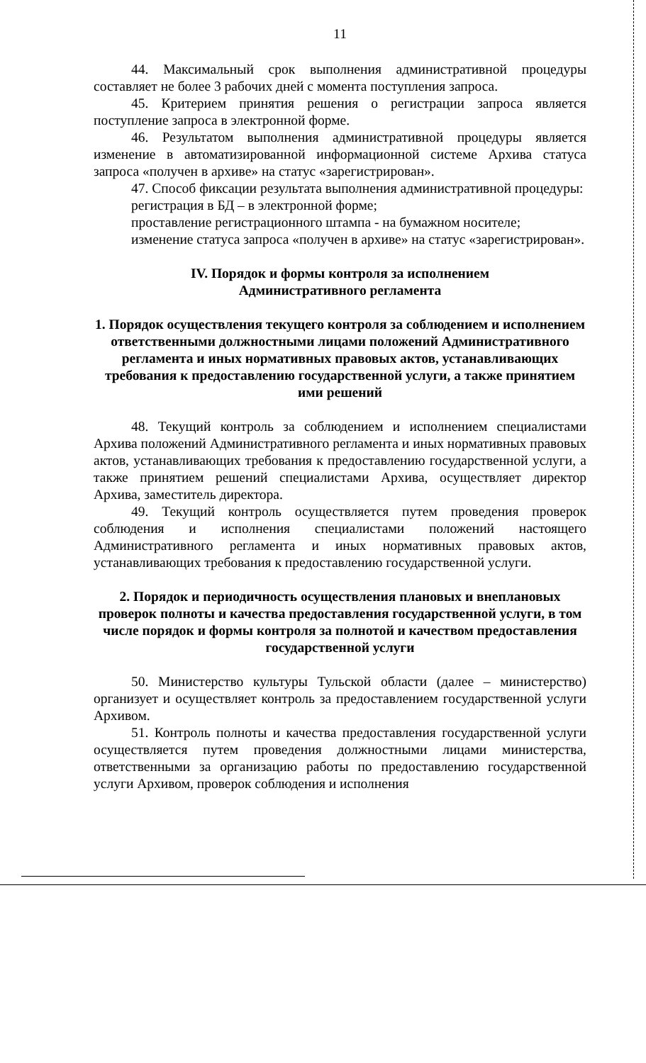11
44. Максимальный срок выполнения административной процедуры составляет не более 3 рабочих дней с момента поступления запроса.
45. Критерием принятия решения о регистрации запроса является поступление запроса в электронной форме.
46. Результатом выполнения административной процедуры является изменение в автоматизированной информационной системе Архива статуса запроса «получен в архиве» на статус «зарегистрирован».
47. Способ фиксации результата выполнения административной процедуры:
регистрация в БД – в электронной форме;
проставление регистрационного штампа - на бумажном носителе;
изменение статуса запроса «получен в архиве» на статус «зарегистрирован».
IV. Порядок и формы контроля за исполнением
Административного регламента
1. Порядок осуществления текущего контроля за соблюдением и исполнением ответственными должностными лицами положений Административного регламента и иных нормативных правовых актов, устанавливающих требования к предоставлению государственной услуги, а также принятием ими решений
48. Текущий контроль за соблюдением и исполнением специалистами Архива положений Административного регламента и иных нормативных правовых актов, устанавливающих требования к предоставлению государственной услуги, а также принятием решений специалистами Архива, осуществляет директор Архива, заместитель директора.
49. Текущий контроль осуществляется путем проведения проверок соблюдения и исполнения специалистами положений настоящего Административного регламента и иных нормативных правовых актов, устанавливающих требования к предоставлению государственной услуги.
2. Порядок и периодичность осуществления плановых и внеплановых проверок полноты и качества предоставления государственной услуги, в том числе порядок и формы контроля за полнотой и качеством предоставления государственной услуги
50. Министерство культуры Тульской области (далее – министерство) организует и осуществляет контроль за предоставлением государственной услуги Архивом.
51. Контроль полноты и качества предоставления государственной услуги осуществляется путем проведения должностными лицами министерства, ответственными за организацию работы по предоставлению государственной услуги Архивом, проверок соблюдения и исполнения